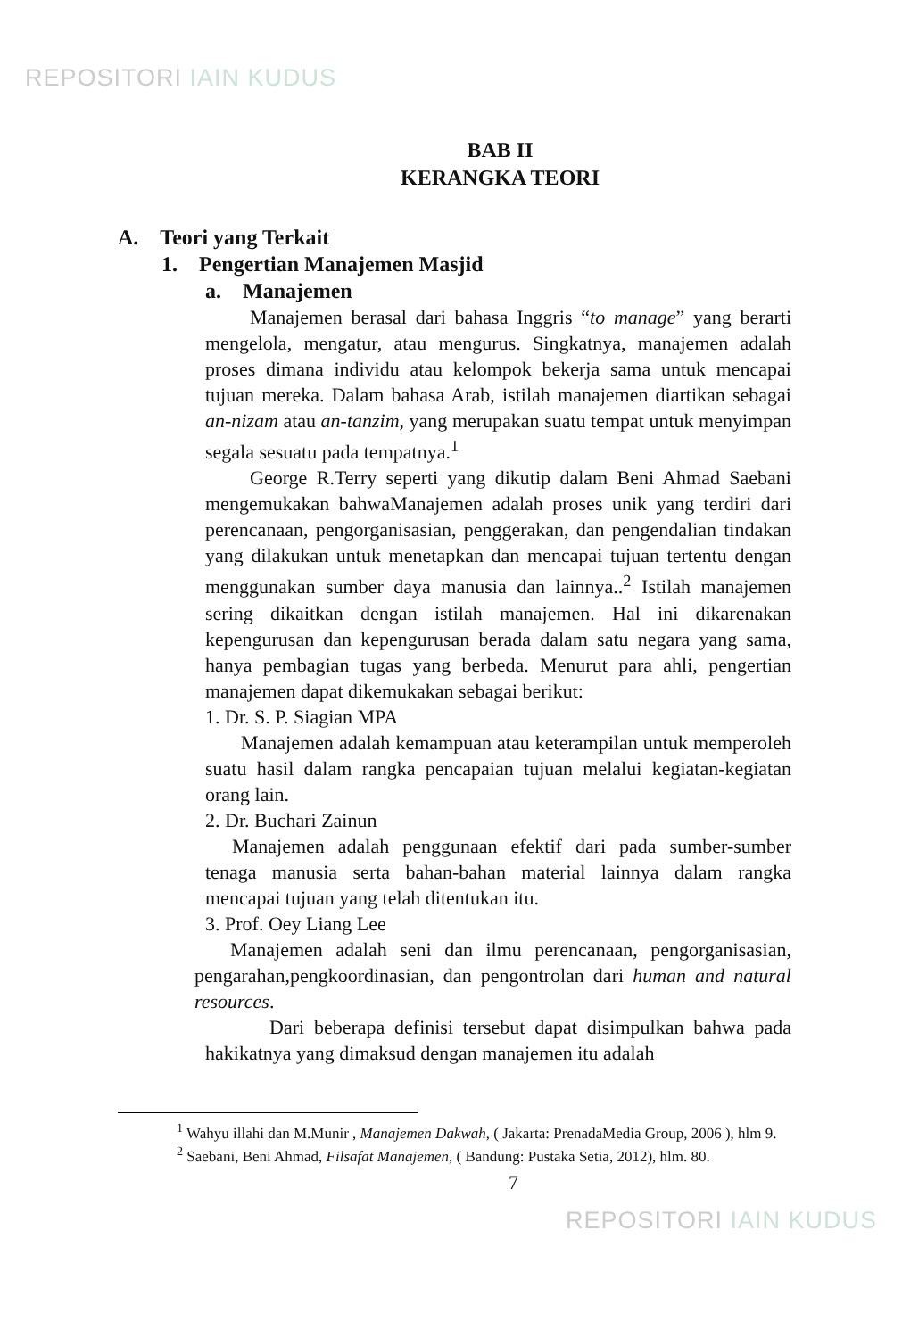REPOSITORI IAIN KUDUS
BAB II
KERANGKA TEORI
A. Teori yang Terkait
1. Pengertian Manajemen Masjid
a. Manajemen
Manajemen berasal dari bahasa Inggris “to manage” yang berarti mengelola, mengatur, atau mengurus. Singkatnya, manajemen adalah proses dimana individu atau kelompok bekerja sama untuk mencapai tujuan mereka. Dalam bahasa Arab, istilah manajemen diartikan sebagai an-nizam atau an-tanzim, yang merupakan suatu tempat untuk menyimpan segala sesuatu pada tempatnya.<sup>1</sup>
George R.Terry seperti yang dikutip dalam Beni Ahmad Saebani mengemukakan bahwaManajemen adalah proses unik yang terdiri dari perencanaan, pengorganisasian, penggerakan, dan pengendalian tindakan yang dilakukan untuk menetapkan dan mencapai tujuan tertentu dengan menggunakan sumber daya manusia dan lainnya..<sup>2</sup> Istilah manajemen sering dikaitkan dengan istilah manajemen. Hal ini dikarenakan kepengurusan dan kepengurusan berada dalam satu negara yang sama, hanya pembagian tugas yang berbeda. Menurut para ahli, pengertian manajemen dapat dikemukakan sebagai berikut:
1. Dr. S. P. Siagian MPA
Manajemen adalah kemampuan atau keterampilan untuk memperoleh suatu hasil dalam rangka pencapaian tujuan melalui kegiatan-kegiatan orang lain.
2. Dr. Buchari Zainun
Manajemen adalah penggunaan efektif dari pada sumber-sumber tenaga manusia serta bahan-bahan material lainnya dalam rangka mencapai tujuan yang telah ditentukan itu.
3. Prof. Oey Liang Lee
Manajemen adalah seni dan ilmu perencanaan, pengorganisasian, pengarahan,pengkoordinasian, dan pengontrolan dari human and natural resources.
Dari beberapa definisi tersebut dapat disimpulkan bahwa pada hakikatnya yang dimaksud dengan manajemen itu adalah
<sup>1</sup> Wahyu illahi dan M.Munir , Manajemen Dakwah, ( Jakarta: PrenadaMedia Group, 2006 ), hlm 9.
<sup>2</sup> Saebani, Beni Ahmad, Filsafat Manajemen, ( Bandung: Pustaka Setia, 2012), hlm. 80.
7
REPOSITORI IAIN KUDUS